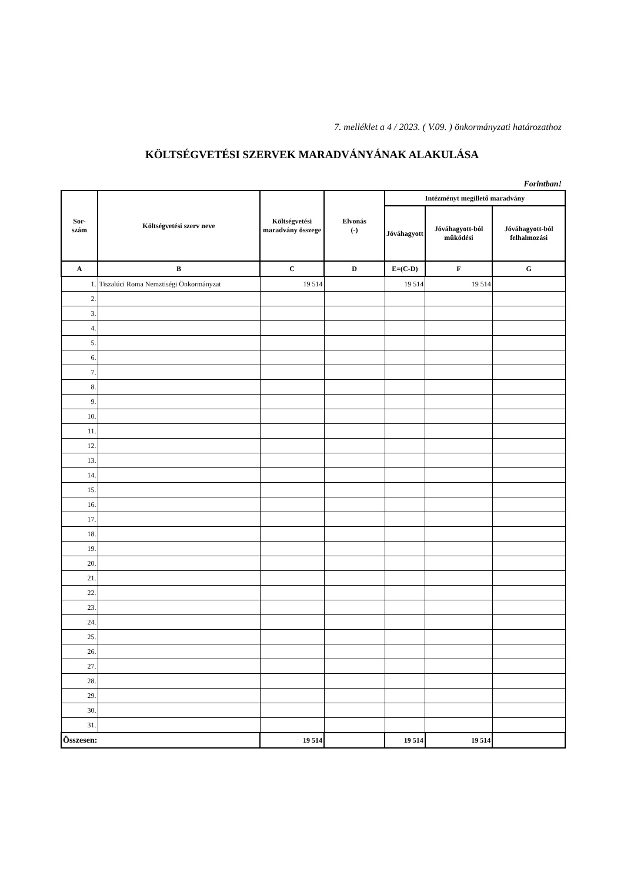7. melléklet a 4 / 2023. ( V.09. ) önkormányzati határozathoz
KÖLTSÉGVETÉSI SZERVEK MARADVÁNYÁNAK ALAKULÁSA
Forintban!
| Sor- szám | Költségvetési szerv neve | Költségvetési maradvány összege | Elvonás (-) | Intézményt megillető maradvány | | |
| --- | --- | --- | --- | --- | --- | --- |
| | | | | Jóváhagyott | Jóváhagyott-ból működési | Jóváhagyott-ból felhalmozási |
| A | B | C | D | E=(C-D) | F | G |
| 1. | Tiszalúci Roma Nemztiségi Önkormányzat | 19 514 | | 19 514 | 19 514 | |
| 2. | | | | | | |
| 3. | | | | | | |
| 4. | | | | | | |
| 5. | | | | | | |
| 6. | | | | | | |
| 7. | | | | | | |
| 8. | | | | | | |
| 9. | | | | | | |
| 10. | | | | | | |
| 11. | | | | | | |
| 12. | | | | | | |
| 13. | | | | | | |
| 14. | | | | | | |
| 15. | | | | | | |
| 16. | | | | | | |
| 17. | | | | | | |
| 18. | | | | | | |
| 19. | | | | | | |
| 20. | | | | | | |
| 21. | | | | | | |
| 22. | | | | | | |
| 23. | | | | | | |
| 24. | | | | | | |
| 25. | | | | | | |
| 26. | | | | | | |
| 27. | | | | | | |
| 28. | | | | | | |
| 29. | | | | | | |
| 30. | | | | | | |
| 31. | | | | | | |
| Összesen: | | 19 514 | | 19 514 | 19 514 | |